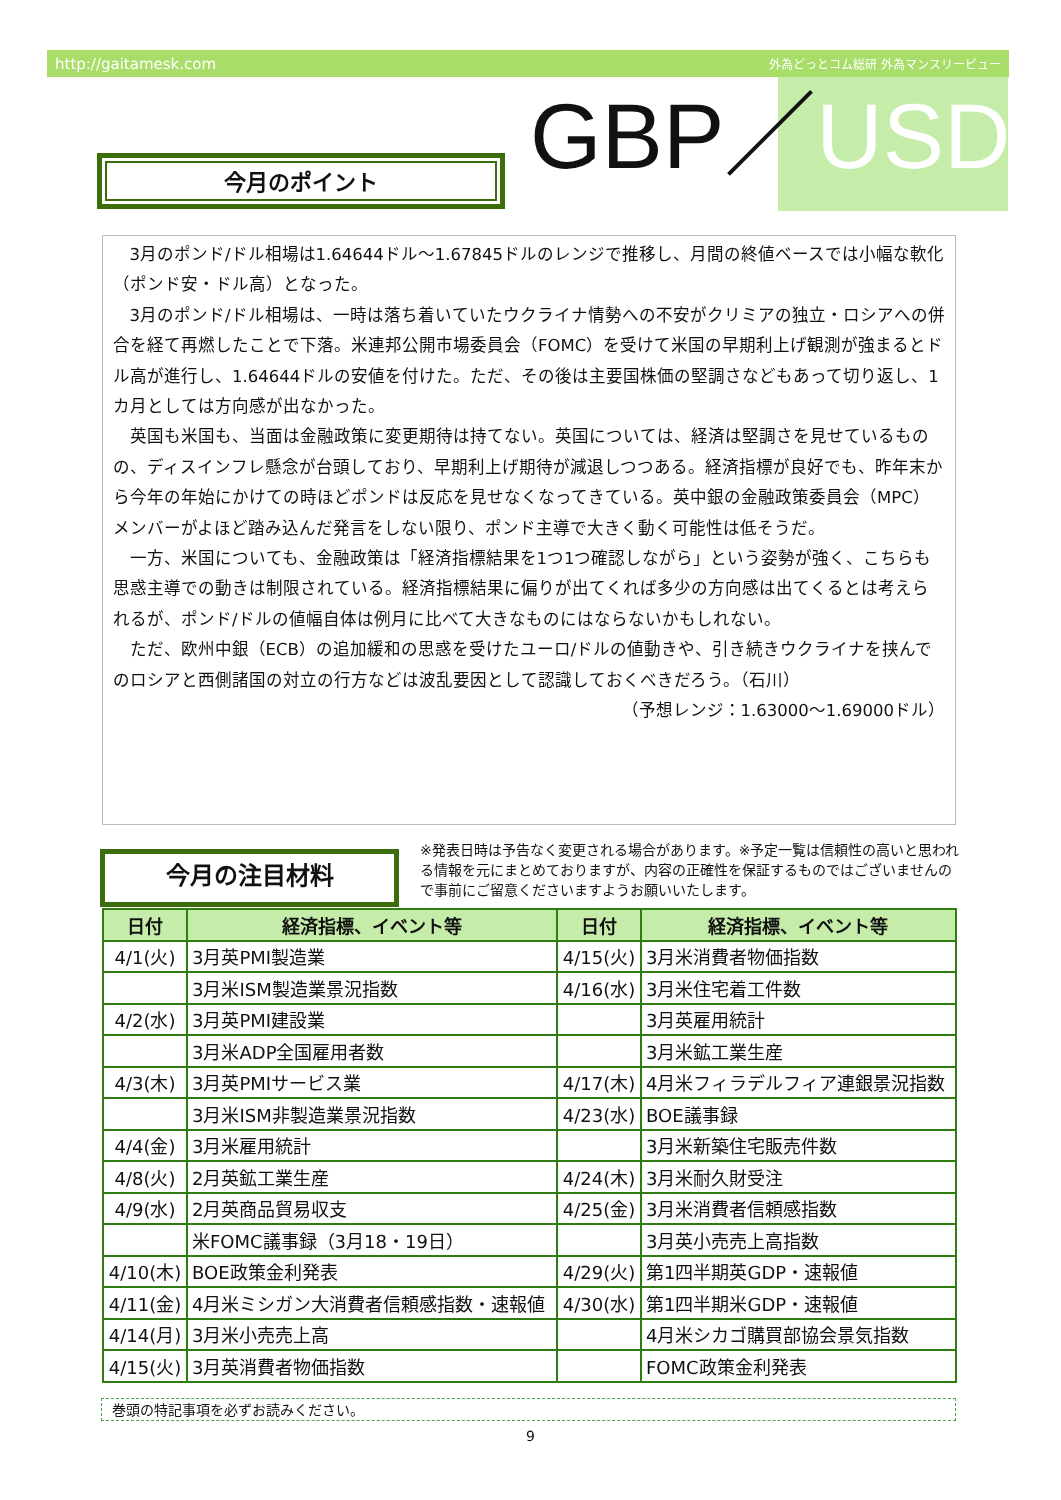http://gaitamesk.com 外為どっとコム総研 外為マンスリービュー
GBP／USD
今月のポイント
3月のポンド/ドル相場は1.64644ドル～1.67845ドルのレンジで推移し、月間の終値ベースでは小幅な軟化（ポンド安・ドル高）となった。
3月のポンド/ドル相場は、一時は落ち着いていたウクライナ情勢への不安がクリミアの独立・ロシアへの併合を経て再燃したことで下落。米連邦公開市場委員会（FOMC）を受けて米国の早期利上げ観測が強まるとドル高が進行し、1.64644ドルの安値を付けた。ただ、その後は主要国株価の堅調さなどもあって切り返し、1カ月としては方向感が出なかった。
英国も米国も、当面は金融政策に変更期待は持てない。英国については、経済は堅調さを見せているものの、ディスインフレ懸念が台頭しており、早期利上げ期待が減退しつつある。経済指標が良好でも、昨年末から今年の年始にかけての時ほどポンドは反応を見せなくなってきている。英中銀の金融政策委員会（MPC）メンバーがよほど踏み込んだ発言をしない限り、ポンド主導で大きく動く可能性は低そうだ。
一方、米国についても、金融政策は「経済指標結果を1つ1つ確認しながら」という姿勢が強く、こちらも思惑主導での動きは制限されている。経済指標結果に偏りが出てくれば多少の方向感は出てくるとは考えられるが、ポンド/ドルの値幅自体は例月に比べて大きなものにはならないかもしれない。
ただ、欧州中銀（ECB）の追加緩和の思惑を受けたユーロ/ドルの値動きや、引き続きウクライナを挟んでのロシアと西側諸国の対立の行方などは波乱要因として認識しておくべきだろう。（石川）
（予想レンジ：1.63000～1.69000ドル）
今月の注目材料
※発表日時は予告なく変更される場合があります。※予定一覧は信頼性の高いと思われる情報を元にまとめておりますが、内容の正確性を保証するものではございませんので事前にご留意くださいますようお願いいたします。
| 日付 | 経済指標、イベント等 | 日付 | 経済指標、イベント等 |
| --- | --- | --- | --- |
| 4/1(火) | 3月英PMI製造業 | 4/15(火) | 3月米消費者物価指数 |
| | 3月米ISM製造業景況指数 | 4/16(水) | 3月米住宅着工件数 |
| 4/2(水) | 3月英PMI建設業 | | 3月英雇用統計 |
| | 3月米ADP全国雇用者数 | | 3月米鉱工業生産 |
| 4/3(木) | 3月英PMIサービス業 | 4/17(木) | 4月米フィラデルフィア連銀景況指数 |
| | 3月米ISM非製造業景況指数 | 4/23(水) | BOE議事録 |
| 4/4(金) | 3月米雇用統計 | | 3月米新築住宅販売件数 |
| 4/8(火) | 2月英鉱工業生産 | 4/24(木) | 3月米耐久財受注 |
| 4/9(水) | 2月英商品貿易収支 | 4/25(金) | 3月米消費者信頼感指数 |
| | 米FOMC議事録（3月18・19日） | | 3月英小売売上高指数 |
| 4/10(木) | BOE政策金利発表 | 4/29(火) | 第1四半期英GDP・速報値 |
| 4/11(金) | 4月米ミシガン大消費者信頼感指数・速報値 | 4/30(水) | 第1四半期米GDP・速報値 |
| 4/14(月) | 3月米小売売上高 | | 4月米シカゴ購買部協会景気指数 |
| 4/15(火) | 3月英消費者物価指数 | | FOMC政策金利発表 |
巻頭の特記事項を必ずお読みください。
9